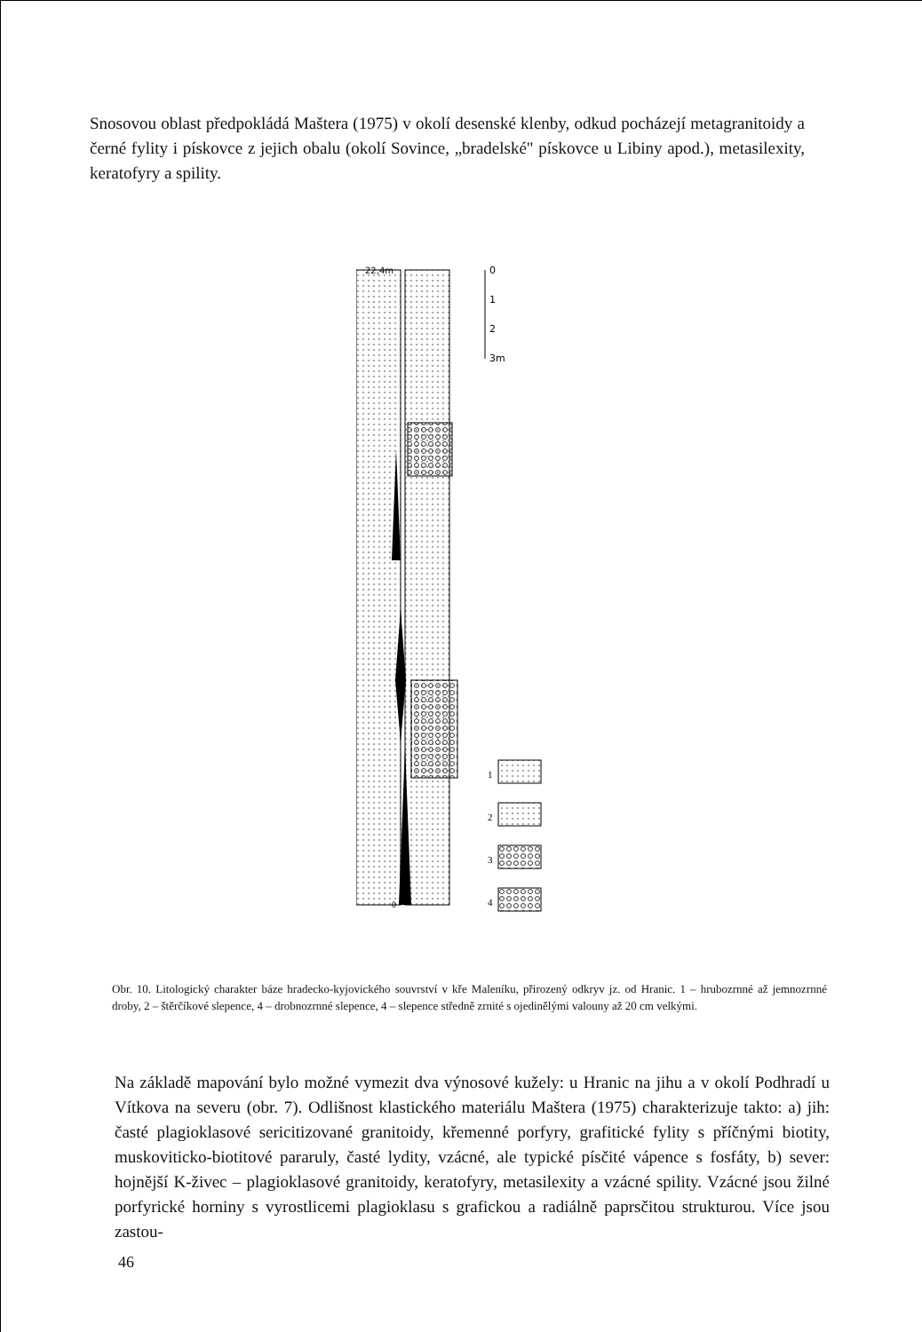Snosovou oblast předpokládá Maštera (1975) v okolí desenské klenby, odkud pocházejí metagranitoidy a černé fylity i pískovce z jejich obalu (okolí Sovince, „bradelské" pískovce u Libiny apod.), metasilexity, keratofyry a spility.
22,4m
0
0
1
2
3m
1
2
3
4
Obr. 10. Litologický charakter báze hradecko-kyjovického souvrství v kře Maleníku, přirozený odkryv jz. od Hranic. 1 – hrubozrnné až jemnozrnné droby, 2 – štěrčíkové slepence, 4 – drobnozrnné slepence, 4 – slepence středně zrnité s ojedinělými valouny až 20 cm velkými.
Na základě mapování bylo možné vymezit dva výnosové kužely: u Hranic na jihu a v okolí Podhradí u Vítkova na severu (obr. 7). Odlišnost klastického materiálu Maštera (1975) charakterizuje takto: a) jih: časté plagioklasové sericitizované granitoidy, křemenné porfyry, grafitické fylity s příčnými biotity, muskoviticko-biotitové pararuly, časté lydity, vzácné, ale typické písčité vápence s fosfáty, b) sever: hojnější K-živec – plagioklasové granitoidy, keratofyry, metasilexity a vzácné spility. Vzácné jsou žilné porfyrické horniny s vyrostlicemi plagioklasu s grafickou a radiálně paprsčitou strukturou. Více jsou zastou-
46